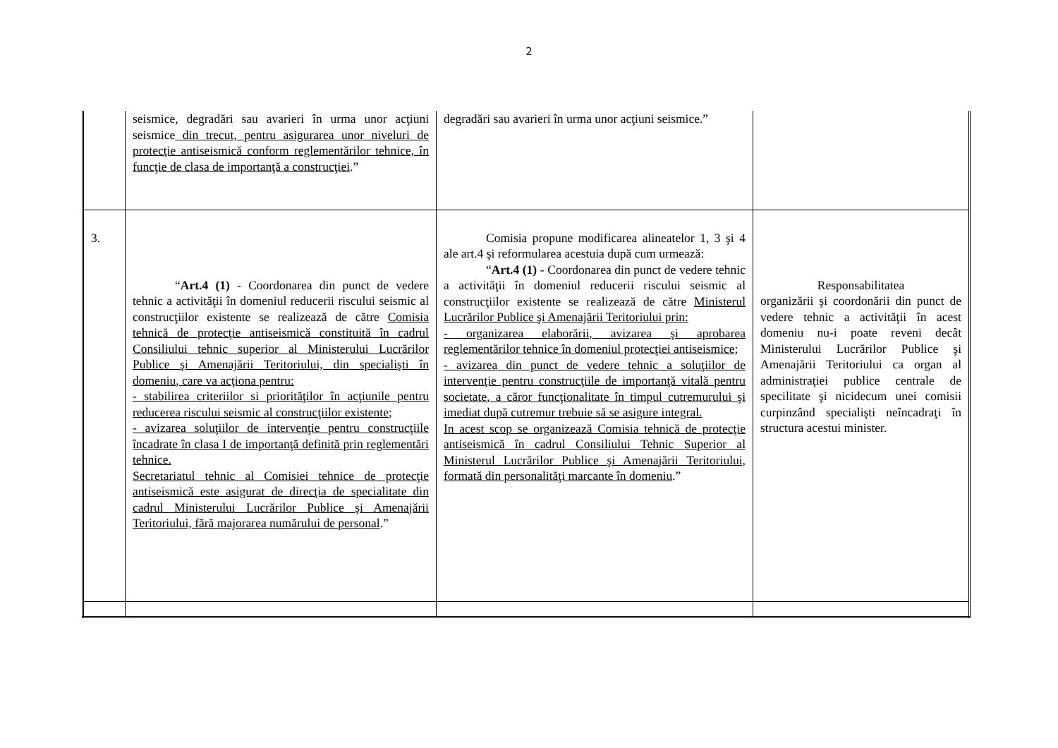2
| | seismice, degradări sau avarieri în urma unor acţiuni seismice din trecut, pentru asigurarea unor niveluri de protecţie antiseismică conform reglementărilor tehnice, în funcţie de clasa de importanţă a construcţiei .” | degradări sau avarieri în urma unor acţiuni seismice.” | |
| 3. | “ Art.4 (1) - Coordonarea din punct de vedere tehnic a activităţii în domeniul reducerii riscului seismic al construcţiilor existente se realizează de către Comisia tehnică de protecţie antiseismică constituită în cadrul Consiliului tehnic superior al Ministerului Lucrărilor Publice şi Amenajării Teritoriului, din specialişti în domeniu, care va acţiona pentru: - stabilirea criteriilor si priorităţilor în acţiunile pentru reducerea riscului seismic al construcţiilor existente; - avizarea soluţiilor de intervenţie pentru construcţiile încadrate în clasa I de importanţă definită prin reglementări tehnice. Secretariatul tehnic al Comisiei tehnice de protecţie antiseismică este asigurat de direcţia de specialitate din cadrul Ministerului Lucrărilor Publice şi Amenajării Teritoriului, fără majorarea numărului de personal .” | Comisia propune modificarea alineatelor 1, 3 şi 4 ale art.4 şi reformularea acestuia după cum urmează: “ Art.4 (1) - Coordonarea din punct de vedere tehnic a activităţii în domeniul reducerii riscului seismic al construcţiilor existente se realizează de către Ministerul Lucrărilor Publice şi Amenajării Teritoriului prin: - organizarea elaborării, avizarea şi aprobarea reglementărilor tehnice în domeniul protecţiei antiseismice; - avizarea din punct de vedere tehnic a soluţiilor de intervenţie pentru construcţiile de importanţă vitală pentru societate, a căror funcţionalitate în timpul cutremurului şi imediat după cutremur trebuie să se asigure integral. In acest scop se organizează Comisia tehnică de protecţie antiseismică în cadrul Consiliului Tehnic Superior al Ministerul Lucrărilor Publice şi Amenajării Teritoriului, formată din personalităţi marcante în domeniu .” | Responsabilitatea organizării şi coordonării din punct de vedere tehnic a activităţii în acest domeniu nu-i poate reveni decât Ministerului Lucrărilor Publice şi Amenajării Teritoriului ca organ al administraţiei publice centrale de specilitate şi nicidecum unei comisii curpinzând specialişti neîncadraţi în structura acestui minister. |